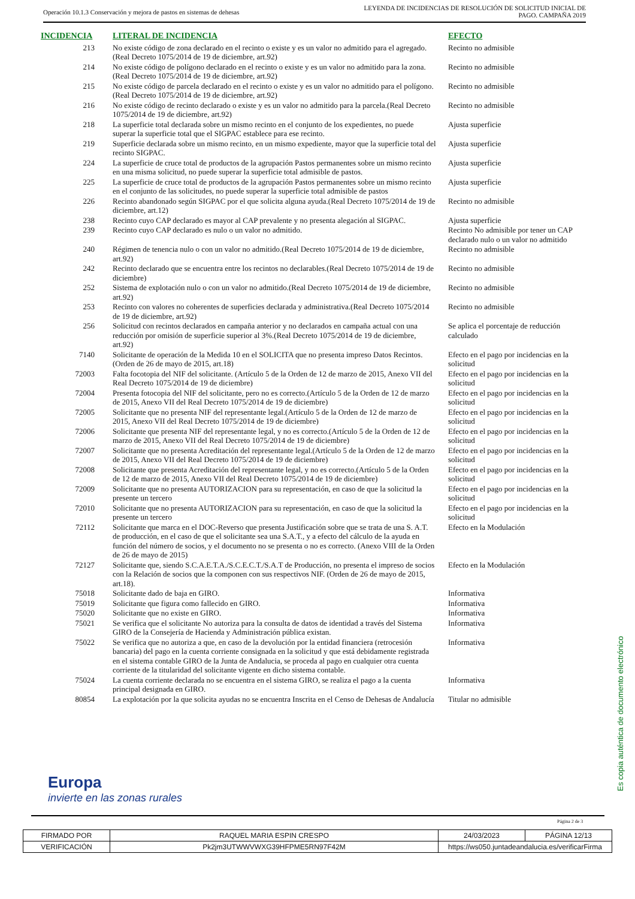Operación 10.1.3 Conservación y mejora de pastos en sistemas de dehesas
LEYENDA DE INCIDENCIAS DE RESOLUCIÓN DE SOLICITUD INICIAL DE
PAGO. CAMPAÑA 2019
| INCIDENCIA | LITERAL DE INCIDENCIA | EFECTO |
| --- | --- | --- |
| 213 | No existe código de zona declarado en el recinto o existe y es un valor no admitido para el agregado.(Real Decreto 1075/2014 de 19 de diciembre, art.92) | Recinto no admisible |
| 214 | No existe código de polígono declarado en el recinto o existe y es un valor no admitido para la zona.(Real Decreto 1075/2014 de 19 de diciembre, art.92) | Recinto no admisible |
| 215 | No existe código de parcela declarado en el recinto o existe y es un valor no admitido para el polígono.(Real Decreto 1075/2014 de 19 de diciembre, art.92) | Recinto no admisible |
| 216 | No existe código de recinto declarado o existe y es un valor no admitido para la parcela.(Real Decreto 1075/2014 de 19 de diciembre, art.92) | Recinto no admisible |
| 218 | La superficie total declarada sobre un mismo recinto en el conjunto de los expedientes, no puede superar la superficie total que el SIGPAC establece para ese recinto. | Ajusta superficie |
| 219 | Superficie declarada sobre un mismo recinto, en un mismo expediente, mayor que la superficie total del recinto SIGPAC. | Ajusta superficie |
| 224 | La superficie de cruce total de productos de la agrupación Pastos permanentes sobre un mismo recinto en una misma solicitud, no puede superar la superficie total admisible de pastos. | Ajusta superficie |
| 225 | La superficie de cruce total de productos de la agrupación Pastos permanentes sobre un mismo recinto en el conjunto de las solicitudes, no puede superar la superficie total admisible de pastos | Ajusta superficie |
| 226 | Recinto abandonado según SIGPAC por el que solicita alguna ayuda.(Real Decreto 1075/2014 de 19 de diciembre, art.12) | Recinto no admisible |
| 238 | Recinto cuyo CAP declarado es mayor al CAP prevalente y no presenta alegación al SIGPAC. | Ajusta superficie |
| 239 | Recinto cuyo CAP declarado es nulo o un valor no admitido. | Recinto No admisible por tener un CAP declarado nulo o un valor no admitido |
| 240 | Régimen de tenencia nulo o con un valor no admitido.(Real Decreto 1075/2014 de 19 de diciembre, art.92) | Recinto no admisible |
| 242 | Recinto declarado que se encuentra entre los recintos no declarables.(Real Decreto 1075/2014 de 19 de diciembre) | Recinto no admisible |
| 252 | Sistema de explotación nulo o con un valor no admitido.(Real Decreto 1075/2014 de 19 de diciembre, art.92) | Recinto no admisible |
| 253 | Recinto con valores no coherentes de superficies declarada y administrativa.(Real Decreto 1075/2014 de 19 de diciembre, art.92) | Recinto no admisible |
| 256 | Solicitud con recintos declarados en campaña anterior y no declarados en campaña actual con una reducción por omisión de superficie superior al 3%.(Real Decreto 1075/2014 de 19 de diciembre, art.92) | Se aplica el porcentaje de reducción calculado |
| 7140 | Solicitante de operación de la Medida 10 en el SOLICITA que no presenta impreso Datos Recintos.(Orden de 26 de mayo de 2015, art.18) | Efecto en el pago por incidencias en la solicitud |
| 72003 | Falta focotopia del NIF del solicitante. (Artículo 5 de la Orden de 12 de marzo de 2015, Anexo VII del Real Decreto 1075/2014 de 19 de diciembre) | Efecto en el pago por incidencias en la solicitud |
| 72004 | Presenta fotocopia del NIF del solicitante, pero no es correcto.(Artículo 5 de la Orden de 12 de marzo de 2015, Anexo VII del Real Decreto 1075/2014 de 19 de diciembre) | Efecto en el pago por incidencias en la solicitud |
| 72005 | Solicitante que no presenta NIF del representante legal.(Artículo 5 de la Orden de 12 de marzo de 2015, Anexo VII del Real Decreto 1075/2014 de 19 de diciembre) | Efecto en el pago por incidencias en la solicitud |
| 72006 | Solicitante que presenta NIF del representante legal, y no es correcto.(Artículo 5 de la Orden de 12 de marzo de 2015, Anexo VII del Real Decreto 1075/2014 de 19 de diciembre) | Efecto en el pago por incidencias en la solicitud |
| 72007 | Solicitante que no presenta Acreditación del representante legal.(Artículo 5 de la Orden de 12 de marzo de 2015, Anexo VII del Real Decreto 1075/2014 de 19 de diciembre) | Efecto en el pago por incidencias en la solicitud |
| 72008 | Solicitante que presenta Acreditación del representante legal, y no es correcto.(Artículo 5 de la Orden de 12 de marzo de 2015, Anexo VII del Real Decreto 1075/2014 de 19 de diciembre) | Efecto en el pago por incidencias en la solicitud |
| 72009 | Solicitante que no presenta AUTORIZACION para su representación, en caso de que la solicitud la presente un tercero | Efecto en el pago por incidencias en la solicitud |
| 72010 | Solicitante que no presenta AUTORIZACION para su representación, en caso de que la solicitud la presente un tercero | Efecto en el pago por incidencias en la solicitud |
| 72112 | Solicitante que marca en el DOC-Reverso que presenta Justificación sobre que se trata de una S. A.T. de producción, en el caso de que el solicitante sea una S.A.T., y a efecto del cálculo de la ayuda en función del número de socios, y el documento no se presenta o no es correcto. (Anexo VIII de la Orden de 26 de mayo de 2015) | Efecto en la Modulación |
| 72127 | Solicitante que, siendo S.C.A.E.T.A./S.C.E.C.T./S.A.T de Producción, no presenta el impreso de socios con la Relación de socios que la componen con sus respectivos NIF. (Orden de 26 de mayo de 2015, art.18). | Efecto en la Modulación |
| 75018 | Solicitante dado de baja en GIRO. | Informativa |
| 75019 | Solicitante que figura como fallecido en GIRO. | Informativa |
| 75020 | Solicitante que no existe en GIRO. | Informativa |
| 75021 | Se verifica que el solicitante No autoriza para la consulta de datos de identidad a través del Sistema GIRO de la Consejería de Hacienda y Administración pública existan. | Informativa |
| 75022 | Se verifica que no autoriza a que, en caso de la devolución por la entidad financiera (retrocesión bancaria) del pago en la cuenta corriente consignada en la solicitud y que está debidamente registrada en el sistema contable GIRO de la Junta de Andalucia, se proceda al pago en cualquier otra cuenta corriente de la titularidad del solicitante vigente en dicho sistema contable. | Informativa |
| 75024 | La cuenta corriente declarada no se encuentra en el sistema GIRO, se realiza el pago a la cuenta principal designada en GIRO. | Informativa |
| 80854 | La explotación por la que solicita ayudas no se encuentra Inscrita en el Censo de Dehesas de Andalucía | Titular no admisible |
Europa
invierte en las zonas rurales
Es copia auténtica de documento electrónico
Página 2 de 3
| FIRMADO POR | RAQUEL MARIA ESPIN CRESPO | | 24/03/2023 | PÁGINA 12/13 |
| VERIFICACIÓN | Pk2jm3UTWWVWXG39HFPME5RN97F42M | https://ws050.juntadeandalucia.es/verificarFirma | | |